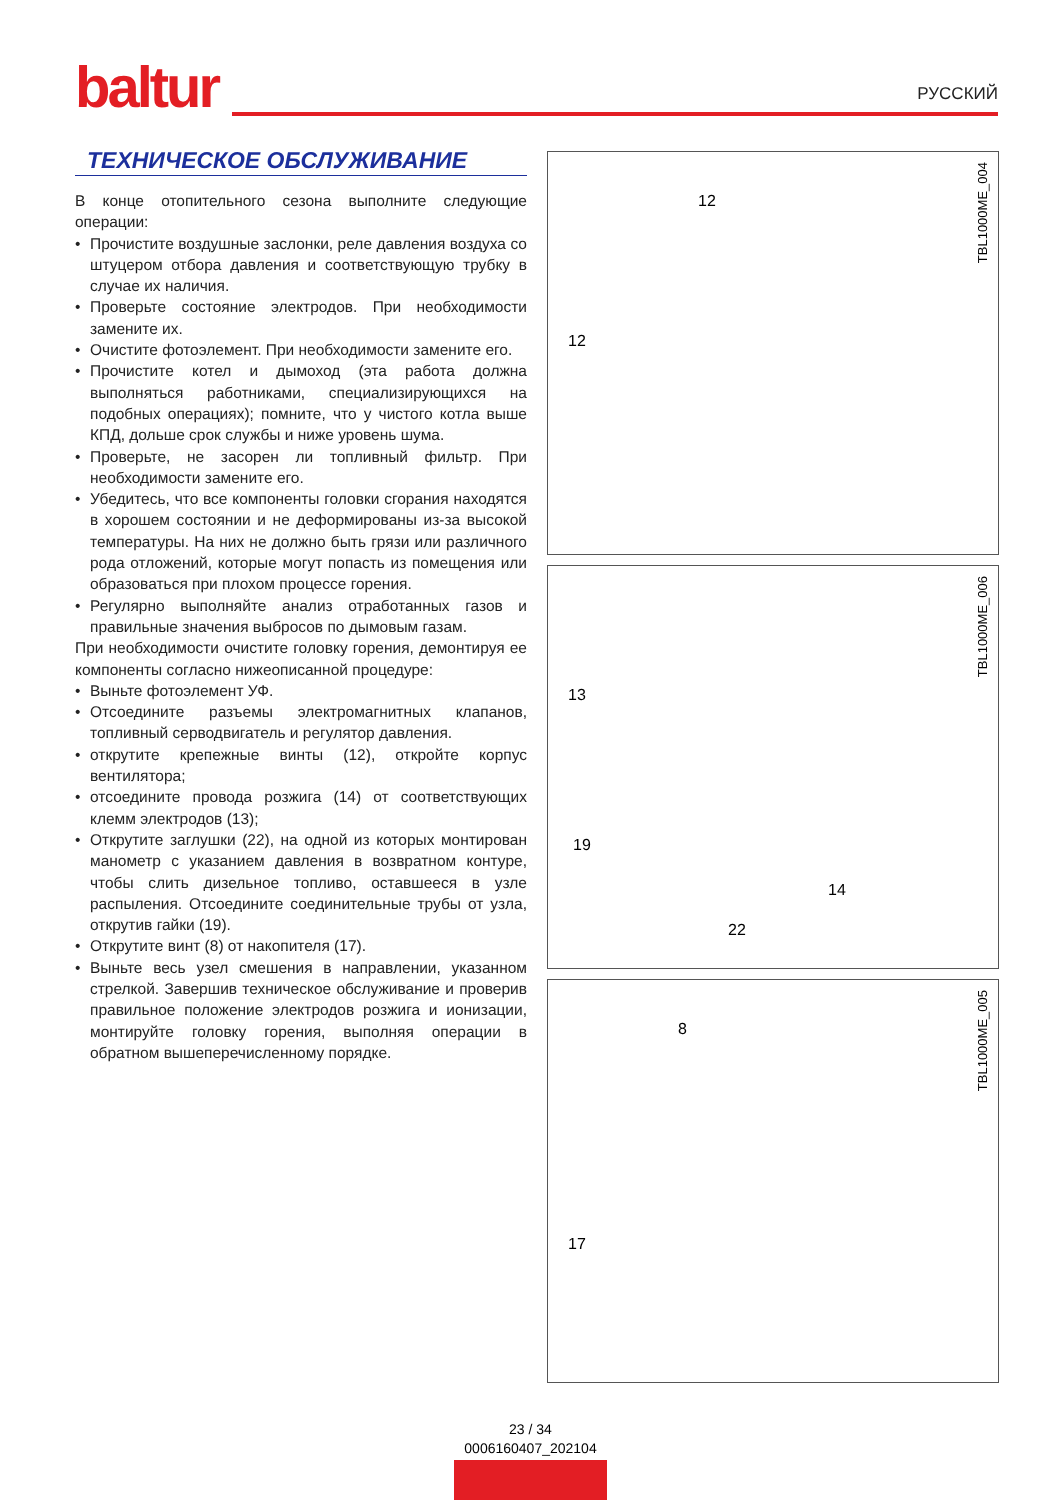baltur
РУССКИЙ
ТЕХНИЧЕСКОЕ ОБСЛУЖИВАНИЕ
В конце отопительного сезона выполните следующие операции:
• Прочистите воздушные заслонки, реле давления воздуха со штуцером отбора давления и соответствующую трубку в случае их наличия.
• Проверьте состояние электродов. При необходимости замените их.
• Очистите фотоэлемент. При необходимости замените его.
• Прочистите котел и дымоход (эта работа должна выполняться работниками, специализирующихся на подобных операциях); помните, что у чистого котла выше КПД, дольше срок службы и ниже уровень шума.
• Проверьте, не засорен ли топливный фильтр. При необходимости замените его.
• Убедитесь, что все компоненты головки сгорания находятся в хорошем состоянии и не деформированы из-за высокой температуры. На них не должно быть грязи или различного рода отложений, которые могут попасть из помещения или образоваться при плохом процессе горения.
• Регулярно выполняйте анализ отработанных газов и правильные значения выбросов по дымовым газам.
При необходимости очистите головку горения, демонтируя ее компоненты согласно нижеописанной процедуре:
• Выньте фотоэлемент УФ.
• Отсоедините разъемы электромагнитных клапанов, топливный серводвигатель и регулятор давления.
• открутите крепежные винты (12), откройте корпус вентилятора;
• отсоедините провода розжига (14) от соответствующих клемм электродов (13);
• Открутите заглушки (22), на одной из которых монтирован манометр с указанием давления в возвратном контуре, чтобы слить дизельное топливо, оставшееся в узле распыления. Отсоедините соединительные трубы от узла, открутив гайки (19).
• Открутите винт (8) от накопителя (17).
• Выньте весь узел смешения в направлении, указанном стрелкой. Завершив техническое обслуживание и проверив правильное положение электродов розжига и ионизации, монтируйте головку горения, выполняя операции в обратном вышеперечисленному порядке.
TBL1000ME_004
12
12
TBL1000ME_006
13
19
14
22
TBL1000ME_005
8
17
23 / 34
0006160407_202104